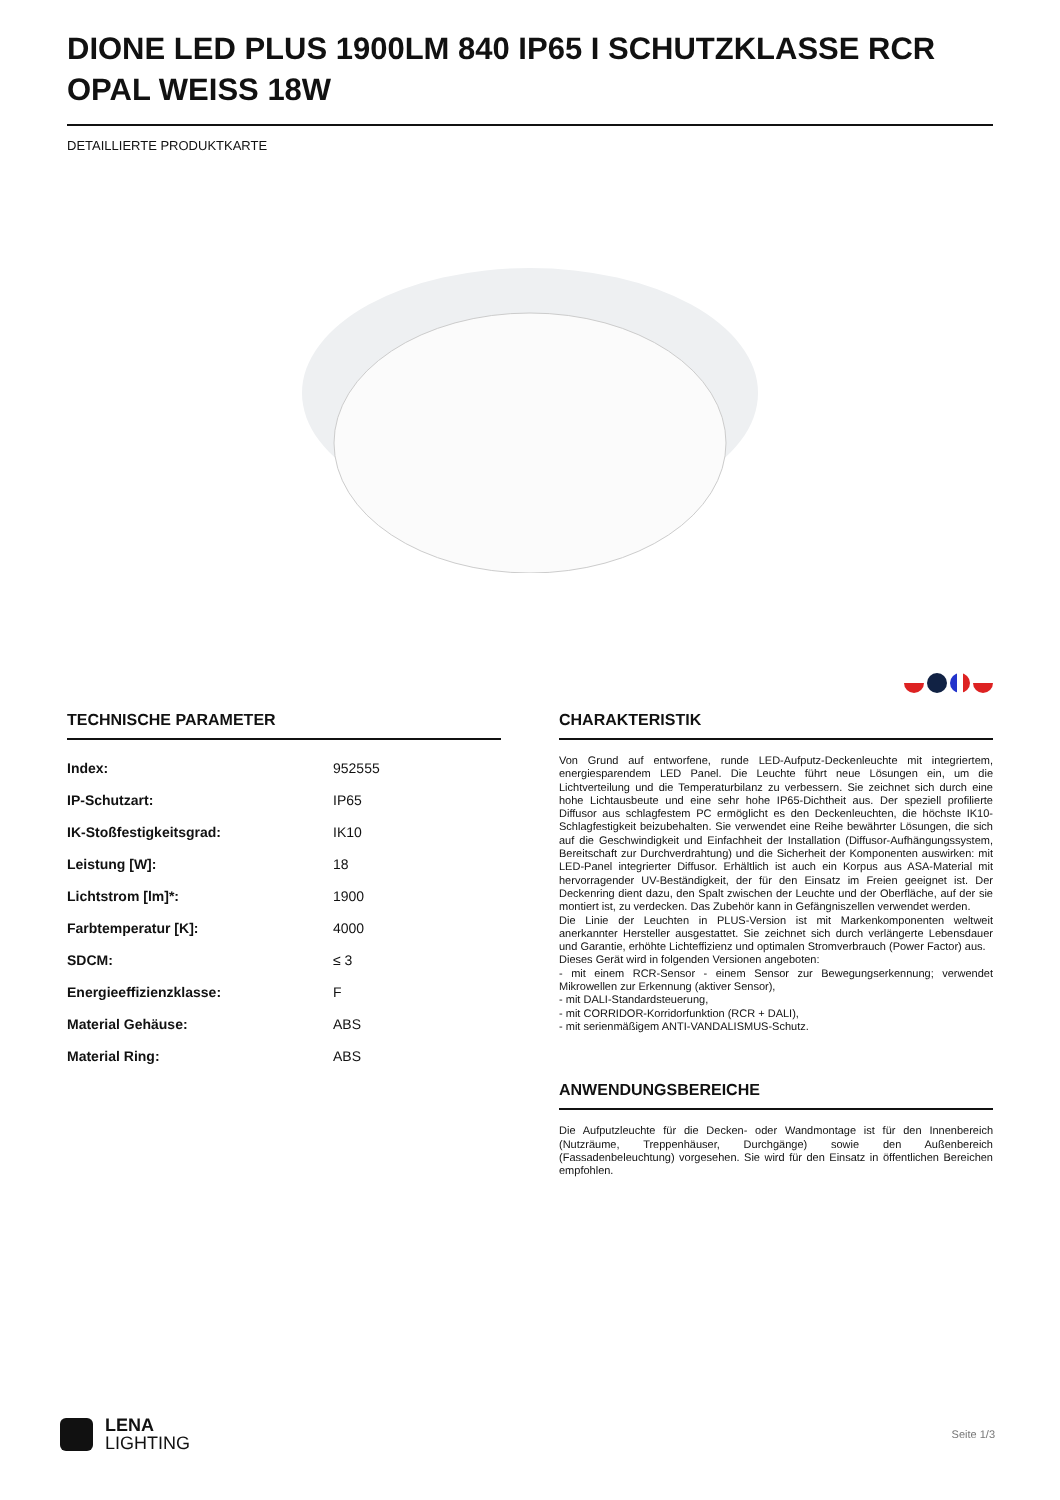DIONE LED PLUS 1900LM 840 IP65 I SCHUTZKLASSE RCR OPAL WEISS 18W
DETAILLIERTE PRODUKTKARTE
TECHNISCHE PARAMETER
| Index: | 952555 |
| IP-Schutzart: | IP65 |
| IK-Stoßfestigkeitsgrad: | IK10 |
| Leistung [W]: | 18 |
| Lichtstrom [lm]*: | 1900 |
| Farbtemperatur [K]: | 4000 |
| SDCM: | ≤ 3 |
| Energieeffizienzklasse: | F |
| Material Gehäuse: | ABS |
| Material Ring: | ABS |
CHARAKTERISTIK
Von Grund auf entworfene, runde LED-Aufputz-Deckenleuchte mit integriertem, energiesparendem LED Panel. Die Leuchte führt neue Lösungen ein, um die Lichtverteilung und die Temperaturbilanz zu verbessern. Sie zeichnet sich durch eine hohe Lichtausbeute und eine sehr hohe IP65-Dichtheit aus. Der speziell profilierte Diffusor aus schlagfestem PC ermöglicht es den Deckenleuchten, die höchste IK10-Schlagfestigkeit beizubehalten. Sie verwendet eine Reihe bewährter Lösungen, die sich auf die Geschwindigkeit und Einfachheit der Installation (Diffusor-Aufhängungssystem, Bereitschaft zur Durchverdrahtung) und die Sicherheit der Komponenten auswirken: mit LED-Panel integrierter Diffusor. Erhältlich ist auch ein Korpus aus ASA-Material mit hervorragender UV-Beständigkeit, der für den Einsatz im Freien geeignet ist. Der Deckenring dient dazu, den Spalt zwischen der Leuchte und der Oberfläche, auf der sie montiert ist, zu verdecken. Das Zubehör kann in Gefängniszellen verwendet werden.
Die Linie der Leuchten in PLUS-Version ist mit Markenkomponenten weltweit anerkannter Hersteller ausgestattet. Sie zeichnet sich durch verlängerte Lebensdauer und Garantie, erhöhte Lichteffizienz und optimalen Stromverbrauch (Power Factor) aus.
Dieses Gerät wird in folgenden Versionen angeboten:
- mit einem RCR-Sensor - einem Sensor zur Bewegungserkennung; verwendet Mikrowellen zur Erkennung (aktiver Sensor),
- mit DALI-Standardsteuerung,
- mit CORRIDOR-Korridorfunktion (RCR + DALI),
- mit serienmäßigem ANTI-VANDALISMUS-Schutz.
ANWENDUNGSBEREICHE
Die Aufputzleuchte für die Decken- oder Wandmontage ist für den Innenbereich (Nutzräume, Treppenhäuser, Durchgänge) sowie den Außenbereich (Fassadenbeleuchtung) vorgesehen. Sie wird für den Einsatz in öffentlichen Bereichen empfohlen.
LENA
LIGHTING
Seite 1/3